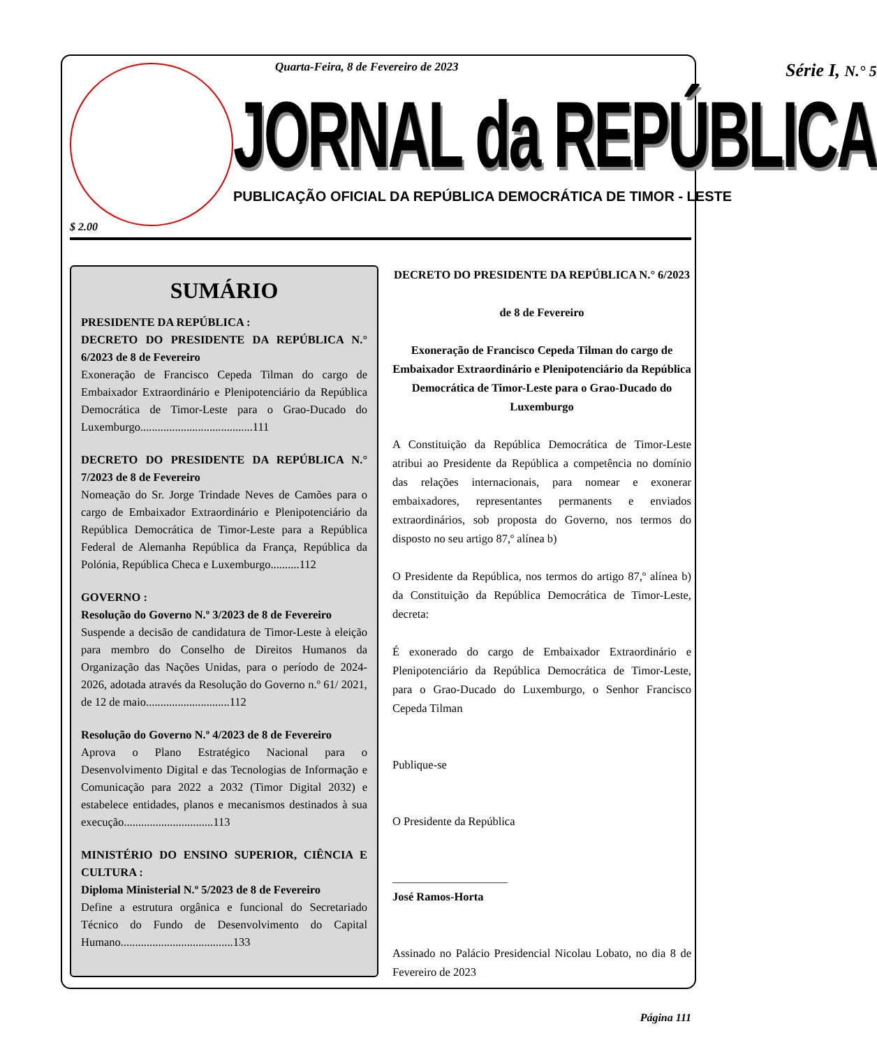$ 2.00
Quarta-Feira, 8 de Fevereiro de 2023 Série I, N.° 5
JORNAL da REPÚBLICA
PUBLICAÇÃO OFICIAL DA REPÚBLICA DEMOCRÁTICA DE TIMOR - LESTE
SUMÁRIO
PRESIDENTE DA REPÚBLICA :
DECRETO DO PRESIDENTE DA REPÚBLICA N.° 6/2023 de 8 de Fevereiro
Exoneração de Francisco Cepeda Tilman do cargo de Embaixador Extraordinário e Plenipotenciário da República Democrática de Timor-Leste para o Grao-Ducado do Luxemburgo.......................................111
DECRETO DO PRESIDENTE DA REPÚBLICA N.° 7/2023 de 8 de Fevereiro
Nomeação do Sr. Jorge Trindade Neves de Camões para o cargo de Embaixador Extraordinário e Plenipotenciário da República Democrática de Timor-Leste para a República Federal de Alemanha República da França, República da Polónia, República Checa e Luxemburgo..........112
GOVERNO :
Resolução do Governo N.º 3/2023 de 8 de Fevereiro
Suspende a decisão de candidatura de Timor-Leste à eleição para membro do Conselho de Direitos Humanos da Organização das Nações Unidas, para o período de 2024-2026, adotada através da Resolução do Governo n.º 61/ 2021, de 12 de maio.............................112
Resolução do Governo N.º 4/2023 de 8 de Fevereiro
Aprova o Plano Estratégico Nacional para o Desenvolvimento Digital e das Tecnologias de Informação e Comunicação para 2022 a 2032 (Timor Digital 2032) e estabelece entidades, planos e mecanismos destinados à sua execução...............................113
MINISTÉRIO DO ENSINO SUPERIOR, CIÊNCIA E CULTURA :
Diploma Ministerial N.º 5/2023 de 8 de Fevereiro
Define a estrutura orgânica e funcional do Secretariado Técnico do Fundo de Desenvolvimento do Capital Humano.......................................133
DECRETO DO PRESIDENTE DA REPÚBLICA N.° 6/2023
de 8 de Fevereiro
Exoneração de Francisco Cepeda Tilman do cargo de Embaixador Extraordinário e Plenipotenciário da República Democrática de Timor-Leste para o Grao-Ducado do Luxemburgo
A Constituição da República Democrática de Timor-Leste atribui ao Presidente da República a competência no domínio das relações internacionais, para nomear e exonerar embaixadores, representantes permanents e enviados extraordinários, sob proposta do Governo, nos termos do disposto no seu artigo 87,º alínea b)
O Presidente da República, nos termos do artigo 87,º alínea b) da Constituição da República Democrática de Timor-Leste, decreta:
É exonerado do cargo de Embaixador Extraordinário e Plenipotenciário da República Democrática de Timor-Leste, para o Grao-Ducado do Luxemburgo, o Senhor Francisco Cepeda Tilman
Publique-se
O Presidente da República
____________________
José Ramos-Horta
Assinado no Palácio Presidencial Nicolau Lobato, no dia 8 de Fevereiro de 2023
Página 111